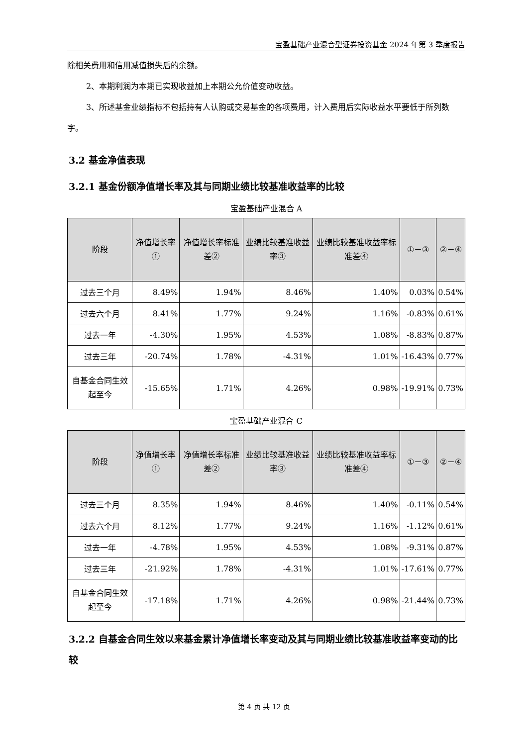宝盈基础产业混合型证券投资基金 2024 年第 3 季度报告
除相关费用和信用减值损失后的余额。
2、本期利润为本期已实现收益加上本期公允价值变动收益。
3、所述基金业绩指标不包括持有人认购或交易基金的各项费用，计入费用后实际收益水平要低于所列数字。
3.2 基金净值表现
3.2.1 基金份额净值增长率及其与同期业绩比较基准收益率的比较
宝盈基础产业混合 A
| 阶段 | 净值增长率① | 净值增长率标准差② | 业绩比较基准收益率③ | 业绩比较基准收益率标准差④ | ①－③ | ②－④ |
| --- | --- | --- | --- | --- | --- | --- |
| 过去三个月 | 8.49% | 1.94% | 8.46% | 1.40% | 0.03% | 0.54% |
| 过去六个月 | 8.41% | 1.77% | 9.24% | 1.16% | -0.83% | 0.61% |
| 过去一年 | -4.30% | 1.95% | 4.53% | 1.08% | -8.83% | 0.87% |
| 过去三年 | -20.74% | 1.78% | -4.31% | 1.01% | -16.43% | 0.77% |
| 自基金合同生效起至今 | -15.65% | 1.71% | 4.26% | 0.98% | -19.91% | 0.73% |
宝盈基础产业混合 C
| 阶段 | 净值增长率① | 净值增长率标准差② | 业绩比较基准收益率③ | 业绩比较基准收益率标准差④ | ①－③ | ②－④ |
| --- | --- | --- | --- | --- | --- | --- |
| 过去三个月 | 8.35% | 1.94% | 8.46% | 1.40% | -0.11% | 0.54% |
| 过去六个月 | 8.12% | 1.77% | 9.24% | 1.16% | -1.12% | 0.61% |
| 过去一年 | -4.78% | 1.95% | 4.53% | 1.08% | -9.31% | 0.87% |
| 过去三年 | -21.92% | 1.78% | -4.31% | 1.01% | -17.61% | 0.77% |
| 自基金合同生效起至今 | -17.18% | 1.71% | 4.26% | 0.98% | -21.44% | 0.73% |
3.2.2 自基金合同生效以来基金累计净值增长率变动及其与同期业绩比较基准收益率变动的比较
第 4 页 共 12 页